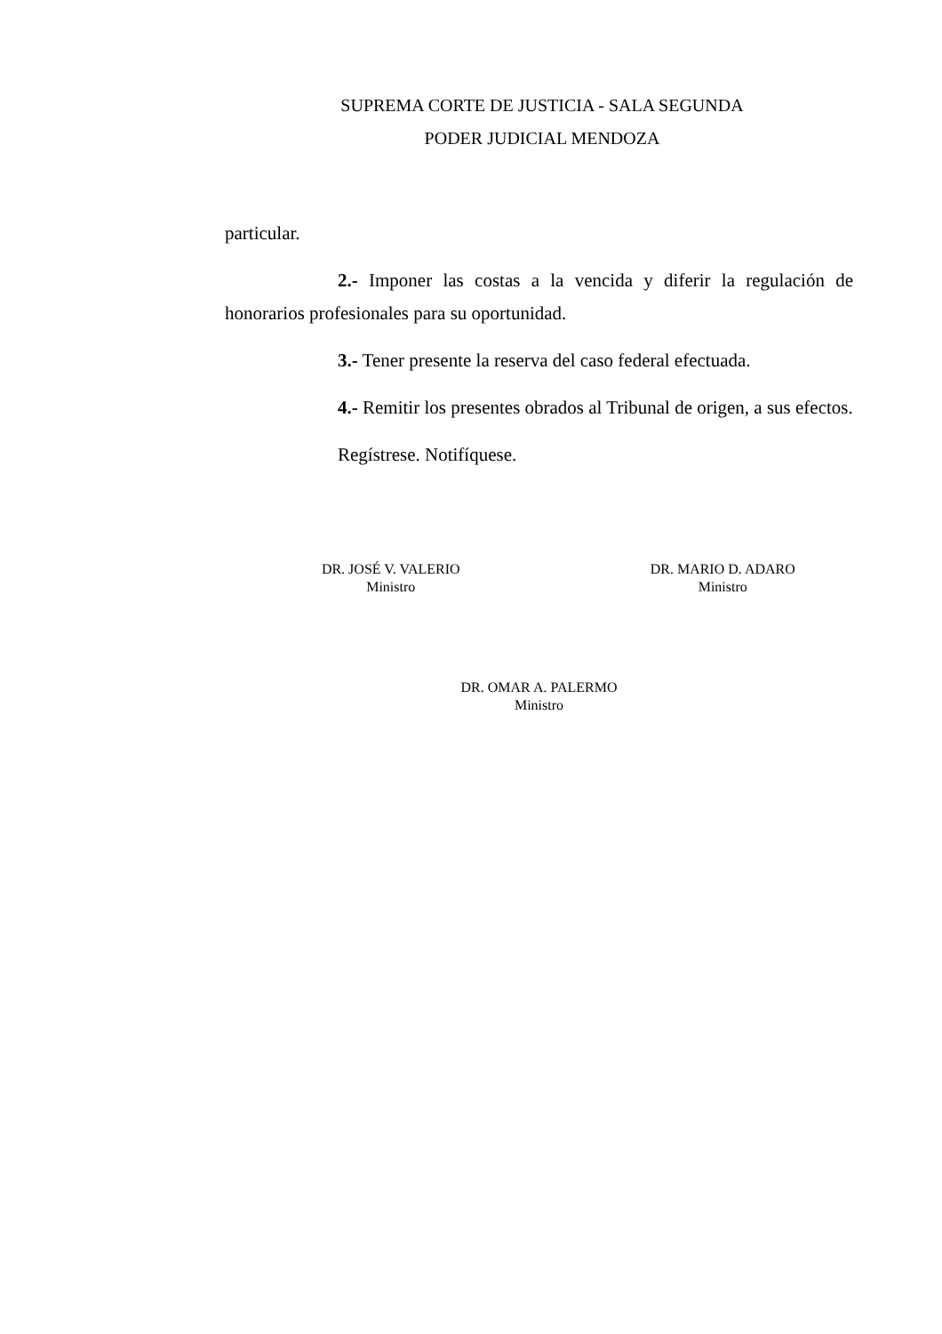SUPREMA CORTE DE JUSTICIA - SALA SEGUNDA
PODER JUDICIAL MENDOZA
particular.
2.- Imponer las costas a la vencida y diferir la regulación de honorarios profesionales para su oportunidad.
3.- Tener presente la reserva del caso federal efectuada.
4.- Remitir los presentes obrados al Tribunal de origen, a sus efectos.
Regístrese. Notifíquese.
DR. JOSÉ V. VALERIO
Ministro
DR. MARIO D. ADARO
Ministro
DR. OMAR A. PALERMO
Ministro